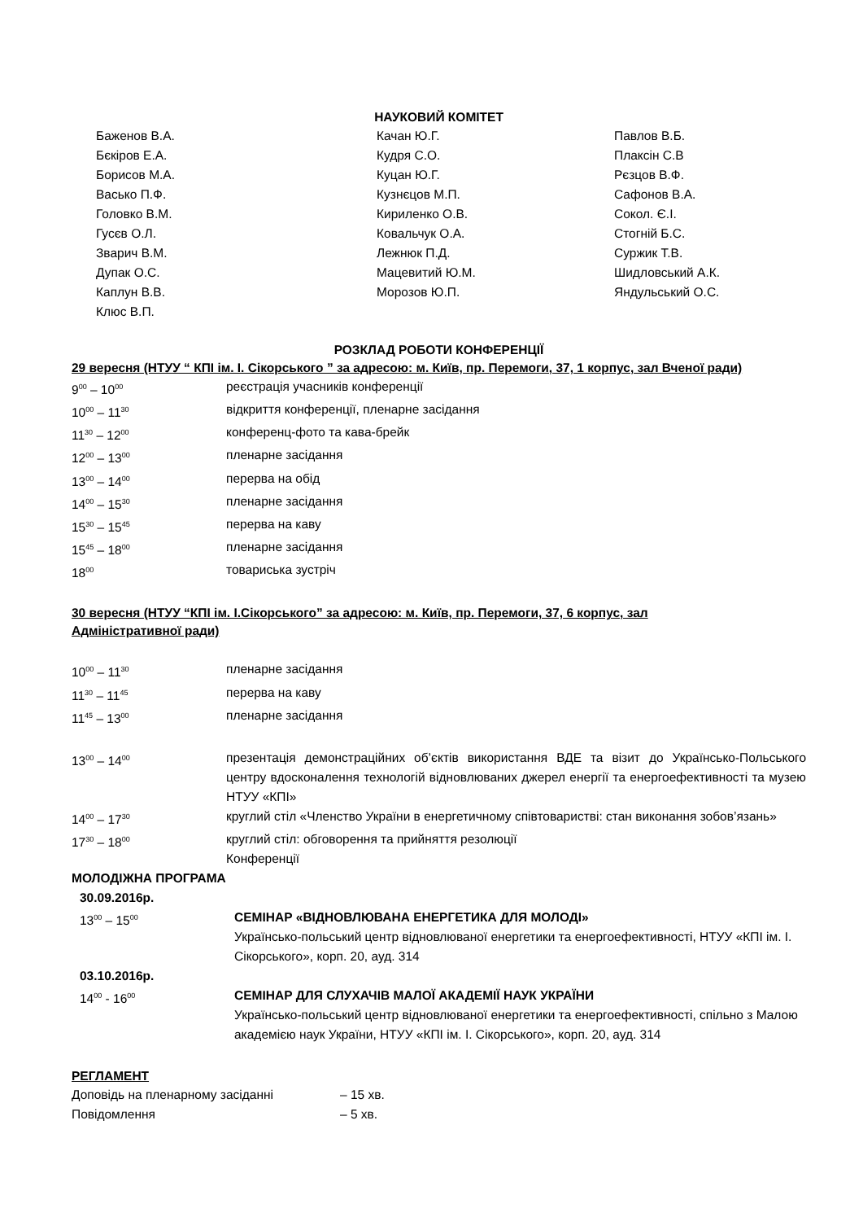НАУКОВИЙ КОМІТЕТ
| Баженов В.А. | Качан Ю.Г. | Павлов В.Б. |
| Бєкіров Е.А. | Кудря С.О. | Плаксін С.В |
| Борисов М.А. | Куцан Ю.Г. | Рєзцов В.Ф. |
| Васько П.Ф. | Кузнєцов М.П. | Сафонов В.А. |
| Головко В.М. | Кириленко О.В. | Сокол. Є.І. |
| Гусєв О.Л. | Ковальчук О.А. | Стогній Б.С. |
| Зварич В.М. | Лежнюк П.Д. | Суржик Т.В. |
| Дупак О.С. | Мацевитий Ю.М. | Шидловський А.К. |
| Каплун В.В. | Морозов Ю.П. | Яндульський О.С. |
| Клюс В.П. | | |
РОЗКЛАД РОБОТИ КОНФЕРЕНЦІЇ
29 вересня (НТУУ “ КПІ ім. І. Сікорського ” за адресою: м. Київ, пр. Перемоги, 37, 1 корпус, зал Вченої ради)
| 9<sup>00</sup> – 10<sup>00</sup> | реєстрація учасників конференції |
| 10<sup>00</sup> – 11<sup>30</sup> | відкриття конференції, пленарне засідання |
| 11<sup>30</sup> – 12<sup>00</sup> | конференц-фото та кава-брейк |
| 12<sup>00</sup> – 13<sup>00</sup> | пленарне засідання |
| 13<sup>00</sup> – 14<sup>00</sup> | перерва на обід |
| 14<sup>00</sup> – 15<sup>30</sup> | пленарне засідання |
| 15<sup>30</sup> – 15<sup>45</sup> | перерва на каву |
| 15<sup>45</sup> – 18<sup>00</sup> | пленарне засідання |
| 18<sup>00</sup> | товариська зустріч |
30 вересня (НТУУ “КПІ ім. І.Сікорського” за адресою: м. Київ, пр. Перемоги, 37, 6 корпус, зал
Адміністративної ради)
| 10<sup>00</sup> – 11<sup>30</sup> | пленарне засідання |
| 11<sup>30</sup> – 11<sup>45</sup> | перерва на каву |
| 11<sup>45</sup> – 13<sup>00</sup> | пленарне засідання |
| 13<sup>00</sup> – 14<sup>00</sup> | презентація демонстраційних об’єктів використання ВДЕ та візит до Українсько-Польського центру вдосконалення технологій відновлюваних джерел енергії та енергоефективності та музею НТУУ «КПІ» |
| 14<sup>00</sup> – 17<sup>30</sup> | круглий стіл «Членство України в енергетичному співтоваристві: стан виконання зобов’язань» |
| 17<sup>30</sup> – 18<sup>00</sup> | круглий стіл: обговорення та прийняття резолюції Конференції |
МОЛОДІЖНА ПРОГРАМА
| 30.09.2016р. | |
| 13<sup>00</sup> – 15<sup>00</sup> | СЕМІНАР «ВІДНОВЛЮВАНА ЕНЕРГЕТИКА ДЛЯ МОЛОДІ» Українсько-польський центр відновлюваної енергетики та енергоефективності, НТУУ «КПІ ім. І. Сікорського», корп. 20, ауд. 314 |
| 03.10.2016р. | |
| 14<sup>00</sup> - 16<sup>00</sup> | СЕМІНАР ДЛЯ СЛУХАЧІВ МАЛОЇ АКАДЕМІЇ НАУК УКРАЇНИ Українсько-польський центр відновлюваної енергетики та енергоефективності, спільно з Малою академією наук України, НТУУ «КПІ ім. І. Сікорського», корп. 20, ауд. 314 |
РЕГЛАМЕНТ
| Доповідь на пленарному засіданні | – 15 хв. |
| Повідомлення | – 5 хв. |